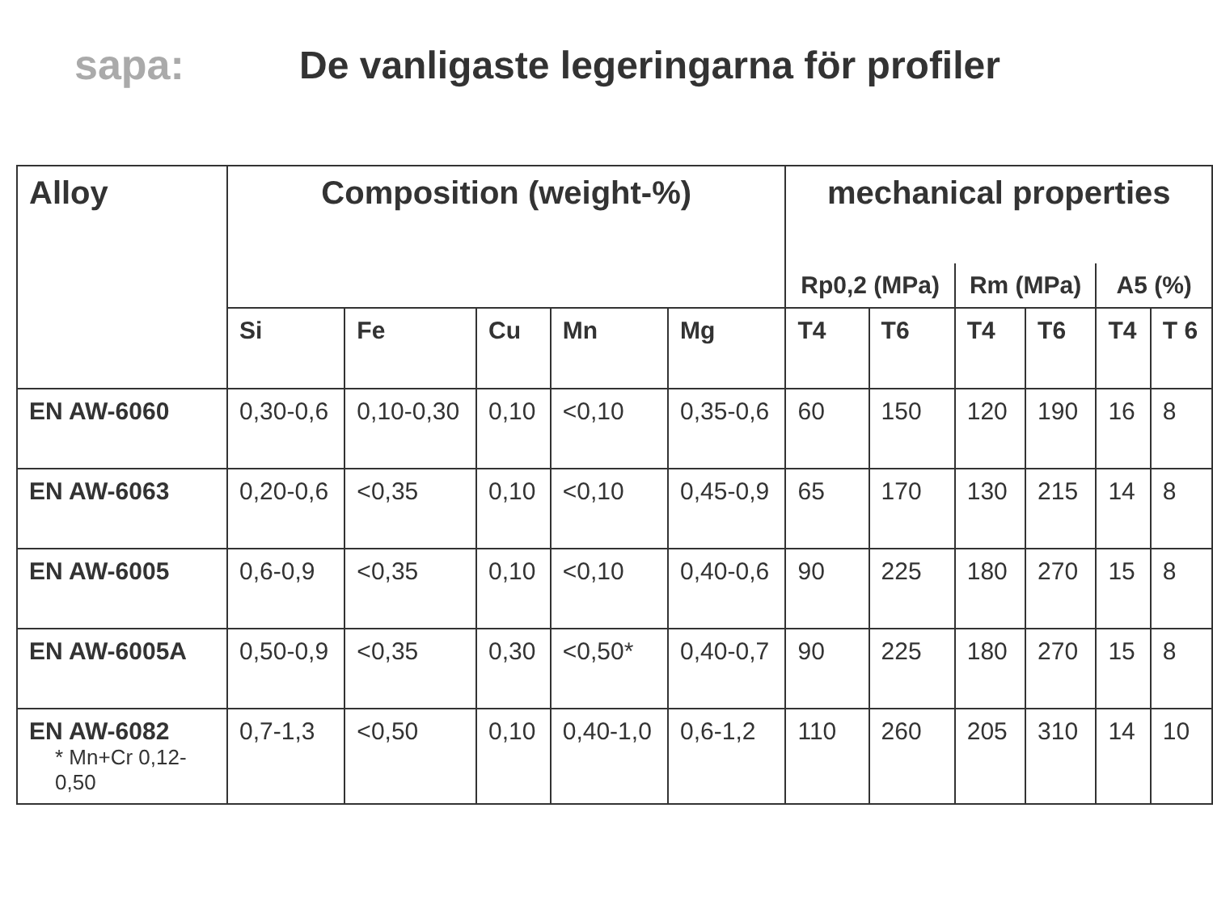sapa:
De vanligaste legeringarna för profiler
| Alloy | Composition (weight-%) | | | | | mechanical properties | | | | | |
| --- | --- | --- | --- | --- | --- | --- | --- | --- | --- | --- | --- |
| | | | | | | Rp0,2 (MPa) | | Rm (MPa) | | A5 (%) | |
| | Si | Fe | Cu | Mn | Mg | T4 | T6 | T4 | T6 | T4 | T 6 |
| EN AW-6060 | 0,30-0,6 | 0,10-0,30 | 0,10 | <0,10 | 0,35-0,6 | 60 | 150 | 120 | 190 | 16 | 8 |
| EN AW-6063 | 0,20-0,6 | <0,35 | 0,10 | <0,10 | 0,45-0,9 | 65 | 170 | 130 | 215 | 14 | 8 |
| EN AW-6005 | 0,6-0,9 | <0,35 | 0,10 | <0,10 | 0,40-0,6 | 90 | 225 | 180 | 270 | 15 | 8 |
| EN AW-6005A | 0,50-0,9 | <0,35 | 0,30 | <0,50* | 0,40-0,7 | 90 | 225 | 180 | 270 | 15 | 8 |
| EN AW-6082 * Mn+Cr 0,12-0,50 | 0,7-1,3 | <0,50 | 0,10 | 0,40-1,0 | 0,6-1,2 | 110 | 260 | 205 | 310 | 14 | 10 |